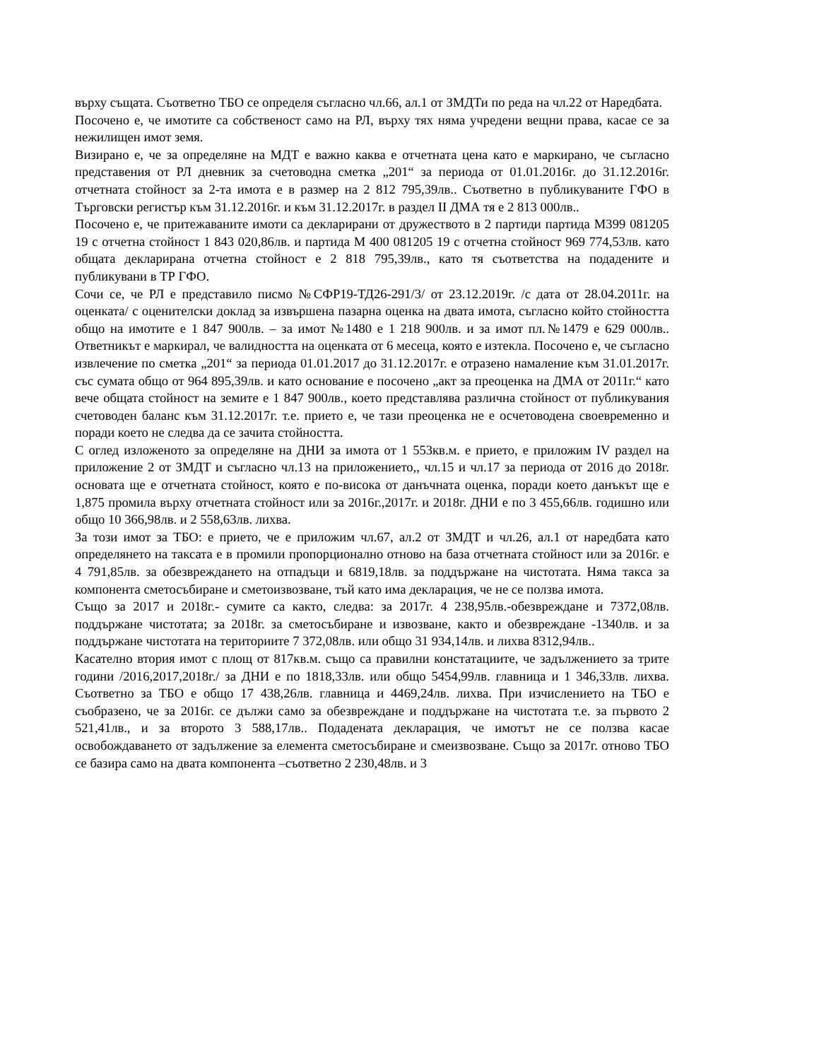върху същата. Съответно ТБО се определя съгласно чл.66, ал.1 от ЗМДТи по реда на чл.22 от Наредбата.
Посочено е, че имотите са собственост само на РЛ, върху тях няма учредени вещни права, касае се за нежилищен имот земя.
Визирано е, че за определяне на МДТ е важно каква е отчетната цена като е маркирано, че съгласно представения от РЛ дневник за счетоводна сметка „201“ за периода от 01.01.2016г. до 31.12.2016г. отчетната стойност за 2-та имота е в размер на 2 812 795,39лв.. Съответно в публикуваните ГФО в Търговски регистър към 31.12.2016г. и към 31.12.2017г. в раздел II ДМА тя е 2 813 000лв..
Посочено е, че притежаваните имоти са декларирани от дружеството в 2 партиди партида М399 081205 19 с отчетна стойност 1 843 020,86лв. и партида М 400 081205 19 с отчетна стойност 969 774,53лв. като общата декларирана отчетна стойност е 2 818 795,39лв., като тя съответства на подадените и публикувани в ТР ГФО.
Сочи се, че РЛ е представило писмо №СФР19-ТД26-291/3/ от 23.12.2019г. /с дата от 28.04.2011г. на оценката/ с оценителски доклад за извършена пазарна оценка на двата имота, съгласно който стойността общо на имотите е 1 847 900лв. – за имот №1480 е 1 218 900лв. и за имот пл.№1479 е 629 000лв.. Ответникът е маркирал, че валидността на оценката от 6 месеца, която е изтекла. Посочено е, че съгласно извлечение по сметка „201“ за периода 01.01.2017 до 31.12.2017г. е отразено намаление към 31.01.2017г. със сумата общо от 964 895,39лв. и като основание е посочено „акт за преоценка на ДМА от 2011г.“ като вече общата стойност на земите е 1 847 900лв., което представлява различна стойност от публикувания счетоводен баланс към 31.12.2017г. т.е. прието е, че тази преоценка не е осчетоводена своевременно и поради което не следва да се зачита стойността.
С оглед изложеното за определяне на ДНИ за имота от 1 553кв.м. е прието, е приложим IV раздел на приложение 2 от ЗМДТ и съгласно чл.13 на приложението,, чл.15 и чл.17 за периода от 2016 до 2018г. основата ще е отчетната стойност, която е по-висока от данъчната оценка, поради което данъкът ще е 1,875 промила върху отчетната стойност или за 2016г.,2017г. и 2018г. ДНИ е по 3 455,66лв. годишно или общо 10 366,98лв. и 2 558,63лв. лихва.
За този имот за ТБО: е прието, че е приложим чл.67, ал.2 от ЗМДТ и чл.26, ал.1 от наредбата като определянето на таксата е в промили пропорционално отново на база отчетната стойност или за 2016г. е 4 791,85лв. за обезвреждането на отпадъци и 6819,18лв. за поддържане на чистотата. Няма такса за компонента сметосъбиране и сметоизвозване, тъй като има декларация, че не се ползва имота.
Също за 2017 и 2018г.- сумите са както, следва: за 2017г. 4 238,95лв.-обезвреждане и 7372,08лв. поддържане чистотата; за 2018г. за сметосъбиране и извозване, както и обезвреждане -1340лв. и за поддържане чистотата на териториите 7 372,08лв. или общо 31 934,14лв. и лихва 8312,94лв..
Касателно втория имот с площ от 817кв.м. също са правилни констатациите, че задължението за трите години /2016,2017,2018г./ за ДНИ е по 1818,33лв. или общо 5454,99лв. главница и 1 346,33лв. лихва. Съответно за ТБО е общо 17 438,26лв. главница и 4469,24лв. лихва. При изчислението на ТБО е съобразено, че за 2016г. се дължи само за обезвреждане и поддържане на чистотата т.е. за първото 2 521,41лв., и за второто 3 588,17лв.. Подадената декларация, че имотът не се ползва касае освобождаването от задължение за елемента сметосъбиране и смеизвозване. Също за 2017г. отново ТБО се базира само на двата компонента –съответно 2 230,48лв. и 3